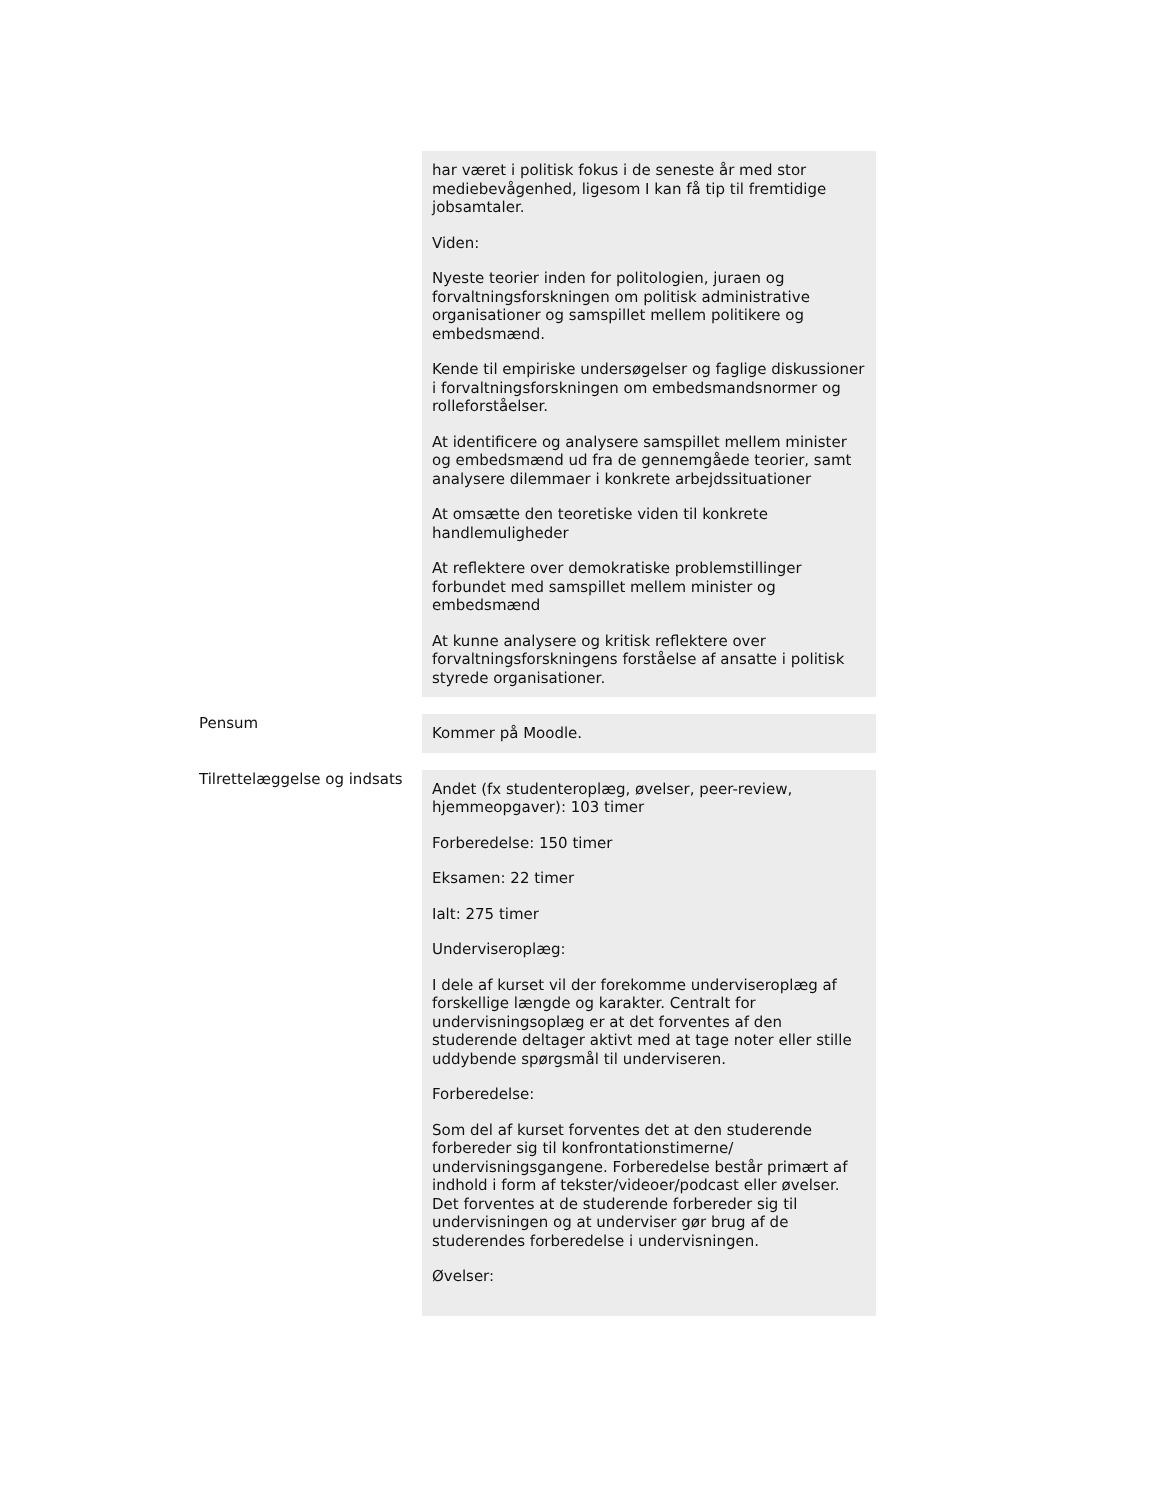har været i politisk fokus i de seneste år med stor mediebevågenhed, ligesom I kan få tip til fremtidige jobsamtaler.
Viden:
Nyeste teorier inden for politologien, juraen og forvaltningsforskningen om politisk administrative organisationer og samspillet mellem politikere og embedsmænd.
Kende til empiriske undersøgelser og faglige diskussioner i forvaltningsforskningen om embedsmandsnormer og rolleforståelser.
At identificere og analysere samspillet mellem minister og embedsmænd ud fra de gennemgåede teorier, samt analysere dilemmaer i konkrete arbejdssituationer
At omsætte den teoretiske viden til konkrete handlemuligheder
At reflektere over demokratiske problemstillinger forbundet med samspillet mellem minister og embedsmænd
At kunne analysere og kritisk reflektere over forvaltningsforskningens forståelse af ansatte i politisk styrede organisationer.
Pensum
Kommer på Moodle.
Tilrettelæggelse og indsats
Andet (fx studenteroplæg, øvelser, peer-review, hjemmeopgaver): 103 timer
Forberedelse: 150 timer
Eksamen: 22 timer
Ialt: 275 timer
Underviseroplæg:
I dele af kurset vil der forekomme underviseroplæg af forskellige længde og karakter. Centralt for undervisningsoplæg er at det forventes af den studerende deltager aktivt med at tage noter eller stille uddybende spørgsmål til underviseren.
Forberedelse:
Som del af kurset forventes det at den studerende forbereder sig til konfrontationstimerne/ undervisningsgangene. Forberedelse består primært af indhold i form af tekster/videoer/podcast eller øvelser. Det forventes at de studerende forbereder sig til undervisningen og at underviser gør brug af de studerendes forberedelse i undervisningen.
Øvelser: